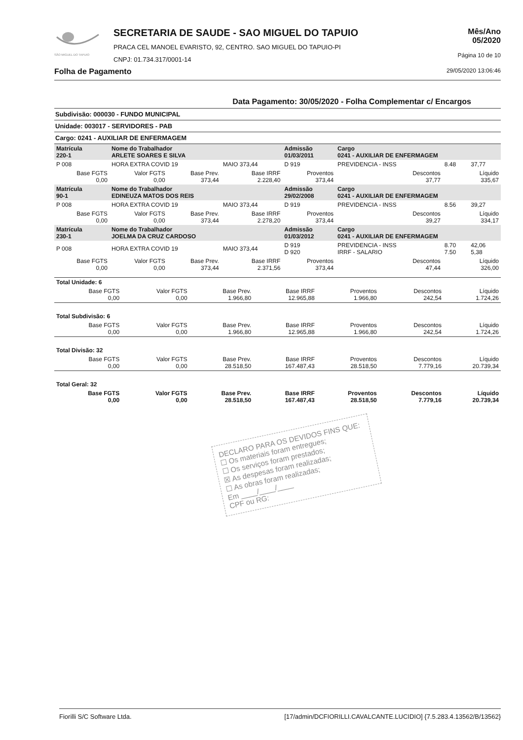SÃO MIGUEL DO TAPUIO
SECRETARIA DE SAUDE - SAO MIGUEL DO TAPUIO
PRACA CEL MANOEL EVARISTO, 92, CENTRO. SAO MIGUEL DO TAPUIO-PI
CNPJ: 01.734.317/0001-14
Mês/Ano
05/2020
Página 10 de 10
Folha de Pagamento 29/05/2020 13:06:46
Data Pagamento: 30/05/2020 - Folha Complementar c/ Encargos
Subdivisão: 000030 - FUNDO MUNICIPAL
Unidade: 003017 - SERVIDORES - PAB
Cargo: 0241 - AUXILIAR DE ENFERMAGEM
| Matrícula 220-1 | Nome do Trabalhador ARLETE SOARES E SILVA | | | Admissão 01/03/2011 | | Cargo 0241 - AUXILIAR DE ENFERMAGEM | | |
| P 008 | HORA EXTRA COVID 19 | | MAIO 373,44 | D 919 | PREVIDENCIA - INSS | | 8.48 | 37,77 |
| Base FGTS 0,00 | Valor FGTS 0,00 | Base Prev. 373,44 | Base IRRF 2.228,40 | Proventos 373,44 | | Descontos 37,77 | Líquido 335,67 | |
| Matrícula 90-1 | Nome do Trabalhador EDINEUZA MATOS DOS REIS | | | Admissão 29/02/2008 | | Cargo 0241 - AUXILIAR DE ENFERMAGEM | | |
| P 008 | HORA EXTRA COVID 19 | | MAIO 373,44 | D 919 | PREVIDENCIA - INSS | | 8.56 | 39,27 |
| Base FGTS 0,00 | Valor FGTS 0,00 | Base Prev. 373,44 | Base IRRF 2.278,20 | Proventos 373,44 | | Descontos 39,27 | Líquido 334,17 | |
| Matrícula 230-1 | Nome do Trabalhador JOELMA DA CRUZ CARDOSO | | | Admissão 01/03/2012 | | Cargo 0241 - AUXILIAR DE ENFERMAGEM | | |
| P 008 | HORA EXTRA COVID 19 | | MAIO 373,44 | D 919 D 920 | PREVIDENCIA - INSS IRRF - SALARIO | | 8.70 7.50 | 42,06 5,38 |
| Base FGTS 0,00 | Valor FGTS 0,00 | Base Prev. 373,44 | Base IRRF 2.371,56 | Proventos 373,44 | | Descontos 47,44 | Líquido 326,00 | |
| Total Unidade: 6 | | | | | | |
| Base FGTS 0,00 | Valor FGTS 0,00 | Base Prev. 1.966,80 | Base IRRF 12.965,88 | Proventos 1.966,80 | Descontos 242,54 | Líquido 1.724,26 |
| Total Subdivisão: 6 | | | | | | |
| Base FGTS 0,00 | Valor FGTS 0,00 | Base Prev. 1.966,80 | Base IRRF 12.965,88 | Proventos 1.966,80 | Descontos 242,54 | Líquido 1.724,26 |
| Total Divisão: 32 | | | | | | |
| Base FGTS 0,00 | Valor FGTS 0,00 | Base Prev. 28.518,50 | Base IRRF 167.487,43 | Proventos 28.518,50 | Descontos 7.779,16 | Líquido 20.739,34 |
| Total Geral: 32 | | | | | | |
| Base FGTS 0,00 | Valor FGTS 0,00 | Base Prev. 28.518,50 | Base IRRF 167.487,43 | Proventos 28.518,50 | Descontos 7.779,16 | Líquido 20.739,34 |
DECLARO PARA OS DEVIDOS FINS QUE:
☐ Os materiais foram entregues;
☐ Os serviços foram prestados;
☒ As despesas foram realizadas;
☐ As obras foram realizadas;
Em ____/____/____
CPF ou RG:
Fiorilli S/C Software Ltda. [17/admin/DCFIORILLI.CAVALCANTE.LUCIDIO] {7.5.283.4.13562/B/13562}